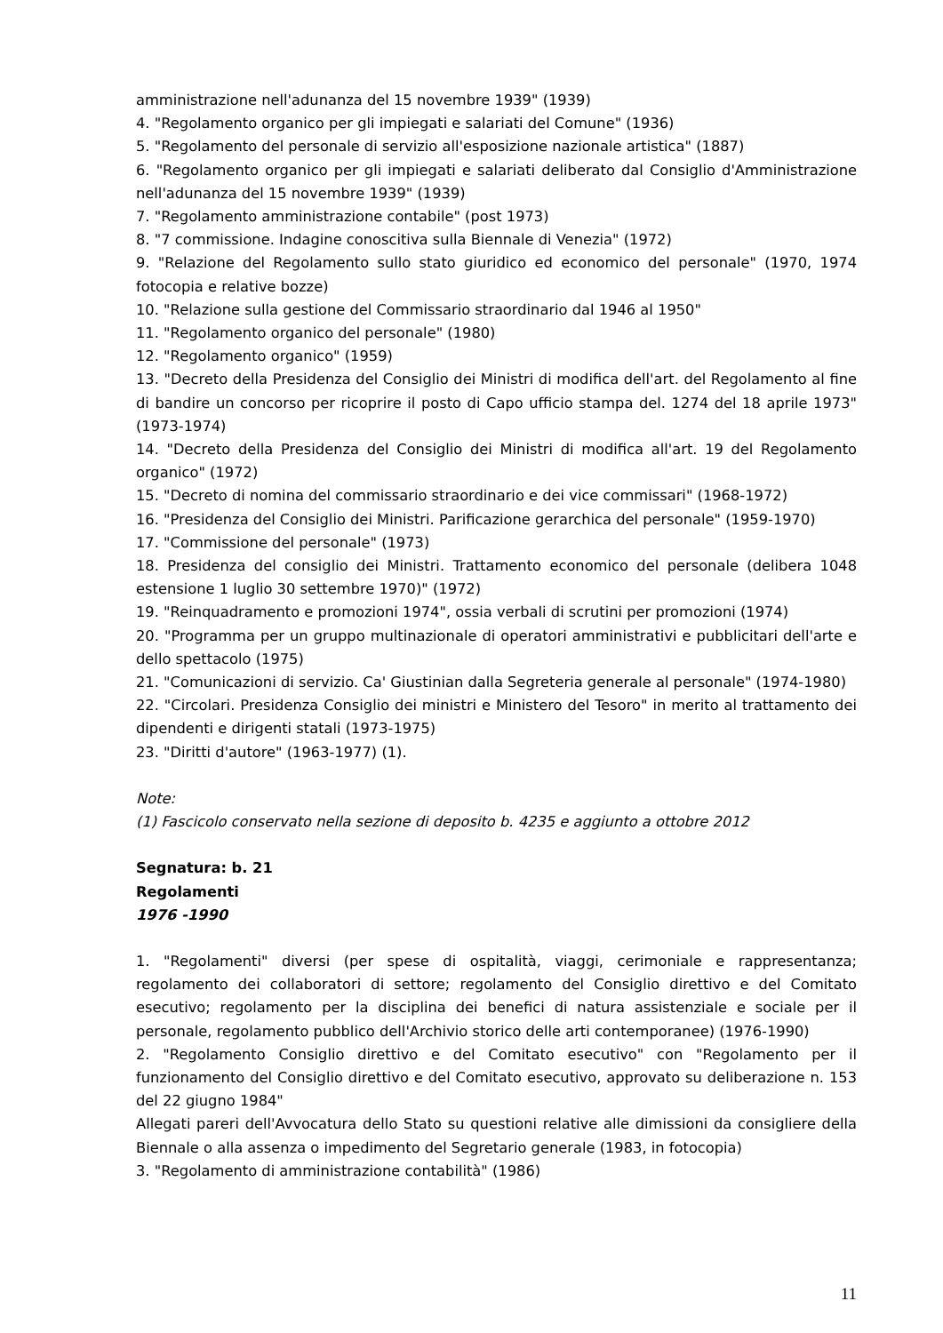amministrazione nell'adunanza del 15 novembre 1939" (1939)
4. "Regolamento organico per gli impiegati e salariati del Comune" (1936)
5. "Regolamento del personale di servizio all'esposizione nazionale artistica" (1887)
6. "Regolamento organico per gli impiegati e salariati deliberato dal Consiglio d'Amministrazione nell'adunanza del 15 novembre 1939" (1939)
7. "Regolamento amministrazione contabile" (post 1973)
8. "7 commissione. Indagine conoscitiva sulla Biennale di Venezia" (1972)
9. "Relazione del Regolamento sullo stato giuridico ed economico del personale" (1970, 1974 fotocopia e relative bozze)
10. "Relazione sulla gestione del Commissario straordinario dal 1946 al 1950"
11. "Regolamento organico del personale" (1980)
12. "Regolamento organico" (1959)
13. "Decreto della Presidenza del Consiglio dei Ministri di modifica dell'art. del Regolamento al fine di bandire un concorso per ricoprire il posto di Capo ufficio stampa del. 1274 del 18 aprile 1973" (1973-1974)
14. "Decreto della Presidenza del Consiglio dei Ministri di modifica all'art. 19 del Regolamento organico" (1972)
15. "Decreto di nomina del commissario straordinario e dei vice commissari" (1968-1972)
16. "Presidenza del Consiglio dei Ministri. Parificazione gerarchica del personale" (1959-1970)
17. "Commissione del personale" (1973)
18. Presidenza del consiglio dei Ministri. Trattamento economico del personale (delibera 1048 estensione 1 luglio 30 settembre 1970)" (1972)
19. "Reinquadramento e promozioni 1974", ossia verbali di scrutini per promozioni (1974)
20. "Programma per un gruppo multinazionale di operatori amministrativi e pubblicitari dell'arte e dello spettacolo (1975)
21. "Comunicazioni di servizio. Ca' Giustinian dalla Segreteria generale al personale" (1974-1980)
22. "Circolari. Presidenza Consiglio dei ministri e Ministero del Tesoro" in merito al trattamento dei dipendenti e dirigenti statali (1973-1975)
23. "Diritti d'autore" (1963-1977) (1).
Note:
(1) Fascicolo conservato nella sezione di deposito b. 4235 e aggiunto a ottobre 2012
Segnatura: b. 21
Regolamenti
1976 -1990
1. "Regolamenti" diversi (per spese di ospitalità, viaggi, cerimoniale e rappresentanza; regolamento dei collaboratori di settore; regolamento del Consiglio direttivo e del Comitato esecutivo; regolamento per la disciplina dei benefici di natura assistenziale e sociale per il personale, regolamento pubblico dell'Archivio storico delle arti contemporanee) (1976-1990)
2. "Regolamento Consiglio direttivo e del Comitato esecutivo" con "Regolamento per il funzionamento del Consiglio direttivo e del Comitato esecutivo, approvato su deliberazione n. 153 del 22 giugno 1984"
Allegati pareri dell'Avvocatura dello Stato su questioni relative alle dimissioni da consigliere della Biennale o alla assenza o impedimento del Segretario generale (1983, in fotocopia)
3. "Regolamento di amministrazione contabilità" (1986)
11